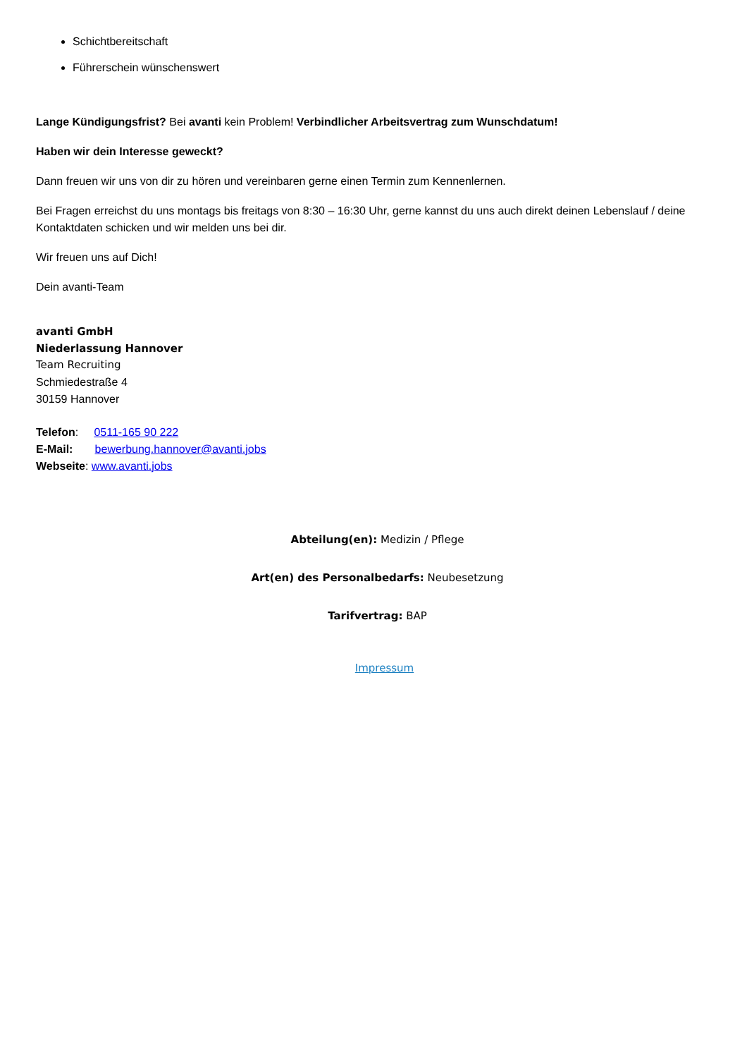Schichtbereitschaft
Führerschein wünschenswert
Lange Kündigungsfrist? Bei avanti kein Problem! Verbindlicher Arbeitsvertrag zum Wunschdatum!
Haben wir dein Interesse geweckt?
Dann freuen wir uns von dir zu hören und vereinbaren gerne einen Termin zum Kennenlernen.
Bei Fragen erreichst du uns montags bis freitags von 8:30 – 16:30 Uhr, gerne kannst du uns auch direkt deinen Lebenslauf / deine Kontaktdaten schicken und wir melden uns bei dir.
Wir freuen uns auf Dich!
Dein avanti-Team
avanti GmbH
Niederlassung Hannover
Team Recruiting
Schmiedestraße 4
30159 Hannover
Telefon: 0511-165 90 222
E-Mail: bewerbung.hannover@avanti.jobs
Webseite: www.avanti.jobs
Abteilung(en): Medizin / Pflege
Art(en) des Personalbedarfs: Neubesetzung
Tarifvertrag: BAP
Impressum